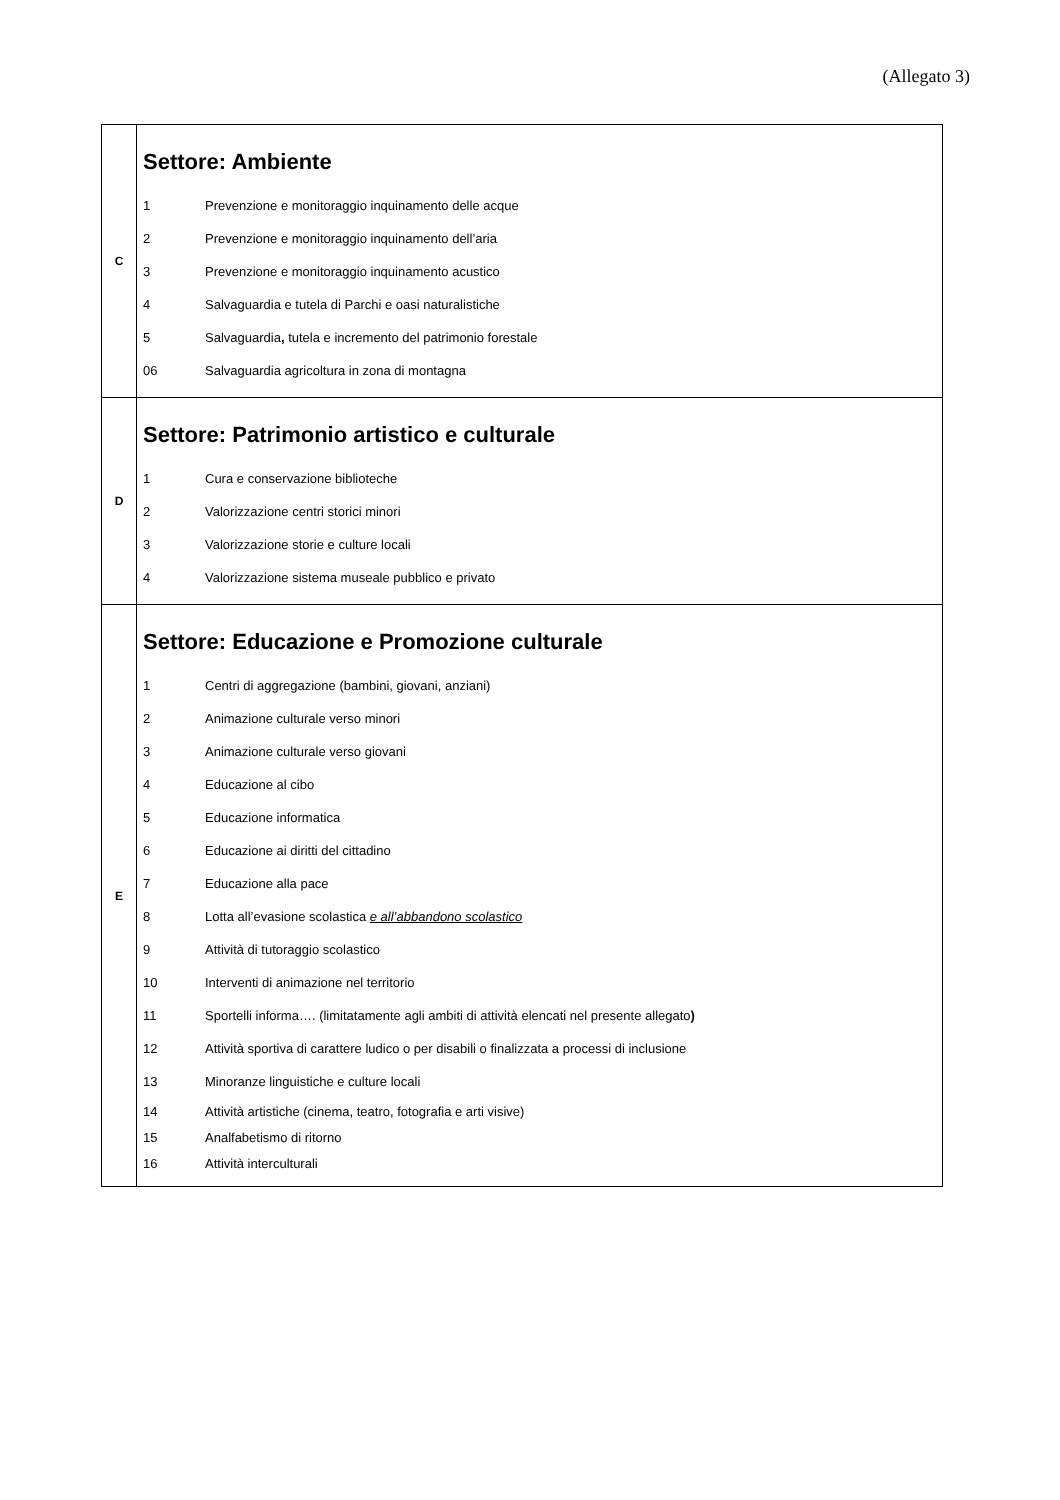(Allegato 3)
| C | Settore: Ambiente 1 Prevenzione e monitoraggio inquinamento delle acque 2 Prevenzione e monitoraggio inquinamento dell’aria 3 Prevenzione e monitoraggio inquinamento acustico 4 Salvaguardia e tutela di Parchi e oasi naturalistiche 5 Salvaguardia , tutela e incremento del patrimonio forestale 06 Salvaguardia agricoltura in zona di montagna |
| D | Settore: Patrimonio artistico e culturale 1 Cura e conservazione biblioteche 2 Valorizzazione centri storici minori 3 Valorizzazione storie e culture locali 4 Valorizzazione sistema museale pubblico e privato |
| E | Settore: Educazione e Promozione culturale 1 Centri di aggregazione (bambini, giovani, anziani) 2 Animazione culturale verso minori 3 Animazione culturale verso giovani 4 Educazione al cibo 5 Educazione informatica 6 Educazione ai diritti del cittadino 7 Educazione alla pace 8 Lotta all’evasione scolastica e all’abbandono scolastico 9 Attività di tutoraggio scolastico 10 Interventi di animazione nel territorio 11 Sportelli informa…. (limitatamente agli ambiti di attività elencati nel presente allegato ) 12 Attività sportiva di carattere ludico o per disabili o finalizzata a processi di inclusione 13 Minoranze linguistiche e culture locali 14 Attività artistiche (cinema, teatro, fotografia e arti visive) 15 Analfabetismo di ritorno 16 Attività interculturali |